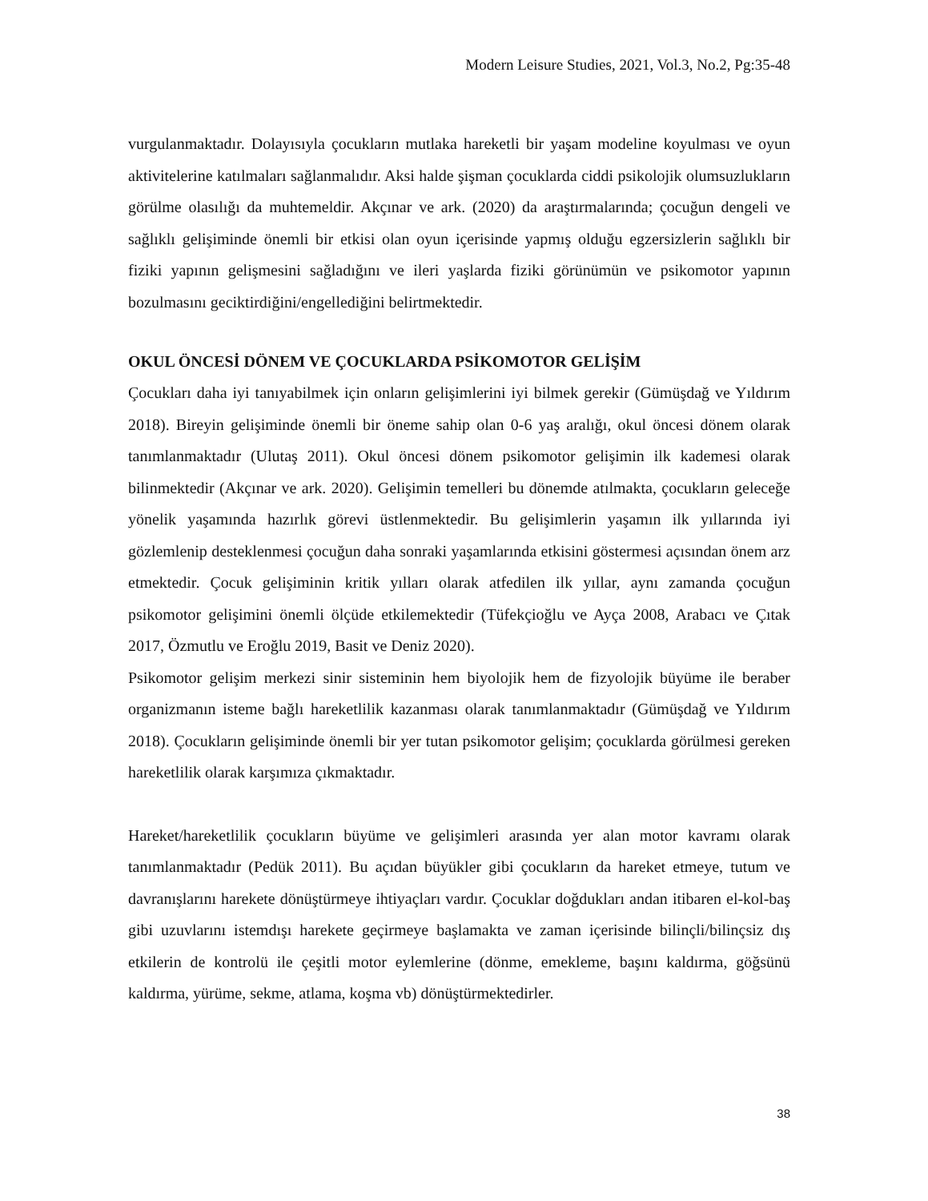Modern Leisure Studies, 2021, Vol.3, No.2, Pg:35-48
vurgulanmaktadır. Dolayısıyla çocukların mutlaka hareketli bir yaşam modeline koyulması ve oyun aktivitelerine katılmaları sağlanmalıdır. Aksi halde şişman çocuklarda ciddi psikolojik olumsuzlukların görülme olasılığı da muhtemeldir. Akçınar ve ark. (2020) da araştırmalarında; çocuğun dengeli ve sağlıklı gelişiminde önemli bir etkisi olan oyun içerisinde yapmış olduğu egzersizlerin sağlıklı bir fiziki yapının gelişmesini sağladığını ve ileri yaşlarda fiziki görünümün ve psikomotor yapının bozulmasını geciktirdiğini/engellediğini belirtmektedir.
OKUL ÖNCESİ DÖNEM VE ÇOCUKLARDA PSİKOMOTOR GELİŞİM
Çocukları daha iyi tanıyabilmek için onların gelişimlerini iyi bilmek gerekir (Gümüşdağ ve Yıldırım 2018). Bireyin gelişiminde önemli bir öneme sahip olan 0-6 yaş aralığı, okul öncesi dönem olarak tanımlanmaktadır (Ulutaş 2011). Okul öncesi dönem psikomotor gelişimin ilk kademesi olarak bilinmektedir (Akçınar ve ark. 2020). Gelişimin temelleri bu dönemde atılmakta, çocukların geleceğe yönelik yaşamında hazırlık görevi üstlenmektedir. Bu gelişimlerin yaşamın ilk yıllarında iyi gözlemlenip desteklenmesi çocuğun daha sonraki yaşamlarında etkisini göstermesi açısından önem arz etmektedir. Çocuk gelişiminin kritik yılları olarak atfedilen ilk yıllar, aynı zamanda çocuğun psikomotor gelişimini önemli ölçüde etkilemektedir (Tüfekçioğlu ve Ayça 2008, Arabacı ve Çıtak 2017, Özmutlu ve Eroğlu 2019, Basit ve Deniz 2020).
Psikomotor gelişim merkezi sinir sisteminin hem biyolojik hem de fizyolojik büyüme ile beraber organizmanın isteme bağlı hareketlilik kazanması olarak tanımlanmaktadır (Gümüşdağ ve Yıldırım 2018). Çocukların gelişiminde önemli bir yer tutan psikomotor gelişim; çocuklarda görülmesi gereken hareketlilik olarak karşımıza çıkmaktadır.
Hareket/hareketlilik çocukların büyüme ve gelişimleri arasında yer alan motor kavramı olarak tanımlanmaktadır (Pedük 2011). Bu açıdan büyükler gibi çocukların da hareket etmeye, tutum ve davranışlarını harekete dönüştürmeye ihtiyaçları vardır. Çocuklar doğdukları andan itibaren el-kol-baş gibi uzuvlarını istemdışı harekete geçirmeye başlamakta ve zaman içerisinde bilinçli/bilinçsiz dış etkilerin de kontrolü ile çeşitli motor eylemlerine (dönme, emekleme, başını kaldırma, göğsünü kaldırma, yürüme, sekme, atlama, koşma vb) dönüştürmektedirler.
38